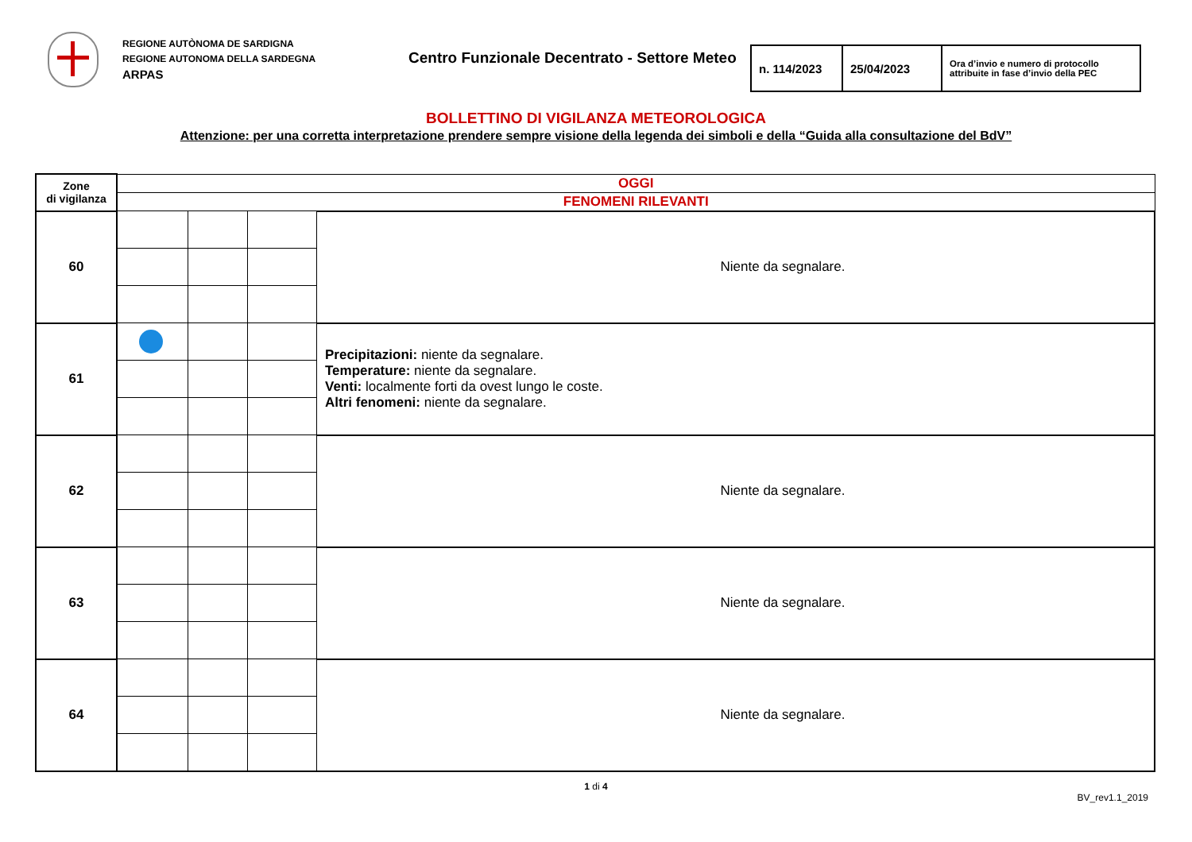REGIONE AUTÒNOMA DE SARDIGNA
REGIONE AUTONOMA DELLA SARDEGNA
ARPAS
Centro Funzionale Decentrato - Settore Meteo
| n. 114/2023 | 25/04/2023 | Ora d’invio e numero di protocollo attribuite in fase d’invio della PEC |
BOLLETTINO DI VIGILANZA METEOROLOGICA
Attenzione: per una corretta interpretazione prendere sempre visione della legenda dei simboli e della “Guida alla consultazione del BdV”
| Zone di vigilanza | OGGI | | | |
| | FENOMENI RILEVANTI | | | |
| 60 | | | | Niente da segnalare. |
| 61 | | | | Precipitazioni: niente da segnalare. Temperature: niente da segnalare. Venti: localmente forti da ovest lungo le coste. Altri fenomeni: niente da segnalare. |
| 62 | | | | Niente da segnalare. |
| 63 | | | | Niente da segnalare. |
| 64 | | | | Niente da segnalare. |
1 di 4
BV_rev1.1_2019